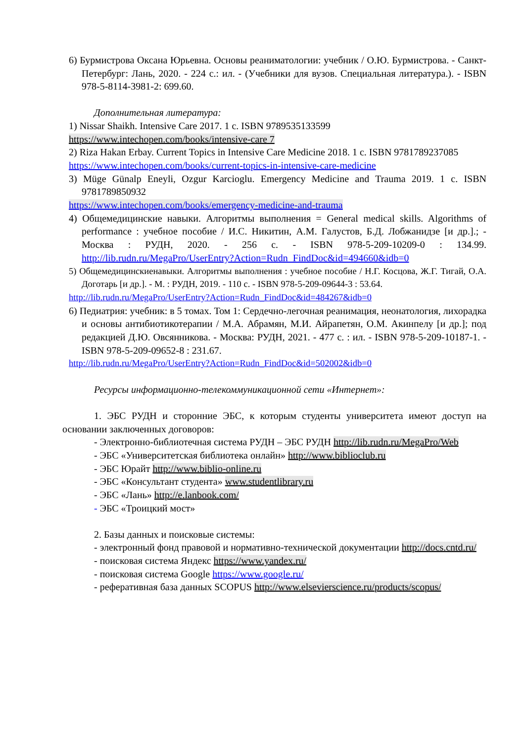6) Бурмистрова Оксана Юрьевна. Основы реаниматологии: учебник / О.Ю. Бурмистрова. - Санкт-Петербург: Лань, 2020. - 224 с.: ил. - (Учебники для вузов. Специальная литература.). - ISBN 978-5-8114-3981-2: 699.60.
Дополнительная литература:
1) Nissar Shaikh. Intensive Care 2017. 1 с. ISBN 9789535133599
https://www.intechopen.com/books/intensive-care 7
2) Riza Hakan Erbay. Current Topics in Intensive Care Medicine 2018. 1 с. ISBN 9781789237085
https://www.intechopen.com/books/current-topics-in-intensive-care-medicine
3) Müge Günalp Eneyli, Ozgur Karcioglu. Emergency Medicine and Trauma 2019. 1 с. ISBN 9781789850932
https://www.intechopen.com/books/emergency-medicine-and-trauma
4) Общемедицинские навыки. Алгоритмы выполнения = General medical skills. Algorithms of performance : учебное пособие / И.С. Никитин, А.М. Галустов, Б.Д. Лобжанидзе [и др.].; - Москва : РУДН, 2020. - 256 с. - ISBN 978-5-209-10209-0 : 134.99. http://lib.rudn.ru/MegaPro/UserEntry?Action=Rudn_FindDoc&id=494660&idb=0
5) Общемедицинскиенавыки. Алгоритмы выполнения : учебное пособие / Н.Г. Косцова, Ж.Г. Тигай, О.А. Доготарь [и др.]. - М. : РУДН, 2019. - 110 с. - ISBN 978-5-209-09644-3 : 53.64.
http://lib.rudn.ru/MegaPro/UserEntry?Action=Rudn_FindDoc&id=484267&idb=0
6) Педиатрия: учебник: в 5 томах. Том 1: Сердечно-легочная реанимация, неонатология, лихорадка и основы антибиотикотерапии / М.А. Абрамян, М.И. Айрапетян, О.М. Акинпелу [и др.]; под редакцией Д.Ю. Овсянникова. - Москва: РУДН, 2021. - 477 с. : ил. - ISBN 978-5-209-10187-1. - ISBN 978-5-209-09652-8 : 231.67.
http://lib.rudn.ru/MegaPro/UserEntry?Action=Rudn_FindDoc&id=502002&idb=0
Ресурсы информационно-телекоммуникационной сети «Интернет»:
1. ЭБС РУДН и сторонние ЭБС, к которым студенты университета имеют доступ на основании заключенных договоров:
- Электронно-библиотечная система РУДН – ЭБС РУДН http://lib.rudn.ru/MegaPro/Web
- ЭБС «Университетская библиотека онлайн» http://www.biblioclub.ru
- ЭБС Юрайт http://www.biblio-online.ru
- ЭБС «Консультант студента» www.studentlibrary.ru
- ЭБС «Лань» http://e.lanbook.com/
- ЭБС «Троицкий мост»
2. Базы данных и поисковые системы:
- электронный фонд правовой и нормативно-технической документации http://docs.cntd.ru/
- поисковая система Яндекс https://www.yandex.ru/
- поисковая система Google https://www.google.ru/
- реферативная база данных SCOPUS http://www.elsevierscience.ru/products/scopus/